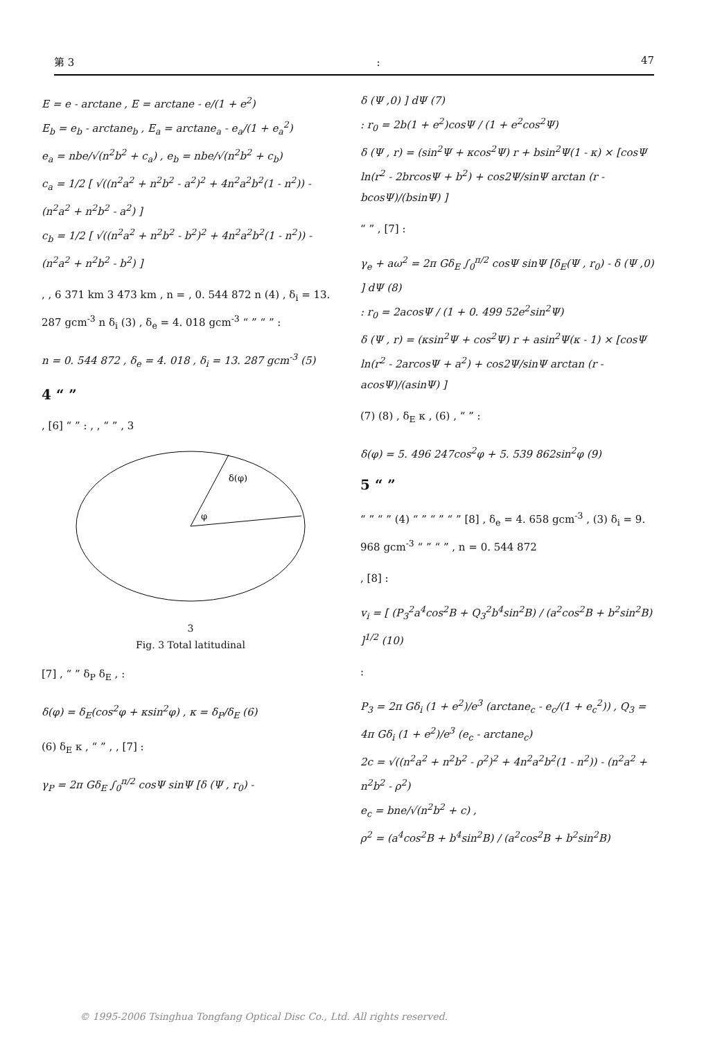第 3　　　　: 47
E = e - arctane , E = arctane - e/(1 + e<sup>2</sup>)
E<sub>b</sub> = e<sub>b</sub> - arctane<sub>b</sub> , E<sub>a</sub> = arctane<sub>a</sub> - e<sub>a</sub>/(1 + e<sub>a</sub><sup>2</sup>)
e<sub>a</sub> = nbe/√(n<sup>2</sup>b<sup>2</sup> + c<sub>a</sub>) , e<sub>b</sub> = nbe/√(n<sup>2</sup>b<sup>2</sup> + c<sub>b</sub>)
c<sub>a</sub> = 1/2 [ √((n<sup>2</sup>a<sup>2</sup> + n<sup>2</sup>b<sup>2</sup> - a<sup>2</sup>)<sup>2</sup> + 4n<sup>2</sup>a<sup>2</sup>b<sup>2</sup>(1 - n<sup>2</sup>)) - (n<sup>2</sup>a<sup>2</sup> + n<sup>2</sup>b<sup>2</sup> - a<sup>2</sup>) ]
c<sub>b</sub> = 1/2 [ √((n<sup>2</sup>a<sup>2</sup> + n<sup>2</sup>b<sup>2</sup> - b<sup>2</sup>)<sup>2</sup> + 4n<sup>2</sup>a<sup>2</sup>b<sup>2</sup>(1 - n<sup>2</sup>)) - (n<sup>2</sup>a<sup>2</sup> + n<sup>2</sup>b<sup>2</sup> - b<sup>2</sup>) ]
, , 6 371 km 3 473 km , n = , 0. 544 872 n (4) , δ<sub>i</sub> = 13. 287 gcm<sup>-3</sup> n δ<sub>i</sub> (3) , δ<sub>e</sub> = 4. 018 gcm<sup>-3</sup> “ ” “ ” :
n = 0. 544 872 , δ<sub>e</sub> = 4. 018 , δ<sub>i</sub> = 13. 287 gcm<sup>-3</sup> (5)
4 “ ”
, [6] “ ” : , , “ ” , 3
δ(φ)
φ
3
Fig. 3 Total latitudinal
[7] , “ ” δ<sub>P</sub> δ<sub>E</sub> , :
δ(φ) = δ<sub>E</sub>(cos<sup>2</sup>φ + κsin<sup>2</sup>φ) , κ = δ<sub>P</sub>/δ<sub>E</sub> (6)
(6) δ<sub>E</sub> κ , “ ” , , [7] :
γ<sub>P</sub> = 2π Gδ<sub>E</sub> ∫<sub>0</sub><sup>π/2</sup> cosΨ sinΨ [δ (Ψ , r<sub>0</sub>) -
δ (Ψ ,0) ] dΨ (7)
: r<sub>0</sub> = 2b(1 + e<sup>2</sup>)cosΨ / (1 + e<sup>2</sup>cos<sup>2</sup>Ψ)
δ (Ψ , r) = (sin<sup>2</sup>Ψ + κcos<sup>2</sup>Ψ) r + bsin<sup>2</sup>Ψ(1 - κ) × [cosΨ ln(r<sup>2</sup> - 2brcosΨ + b<sup>2</sup>) + cos2Ψ/sinΨ arctan (r - bcosΨ)/(bsinΨ) ]
“ ” , [7] :
γ<sub>e</sub> + aω<sup>2</sup> = 2π Gδ<sub>E</sub> ∫<sub>0</sub><sup>π/2</sup> cosΨ sinΨ [δ<sub>E</sub>(Ψ , r<sub>0</sub>) - δ (Ψ ,0) ] dΨ (8)
: r<sub>0</sub> = 2acosΨ / (1 + 0. 499 52e<sup>2</sup>sin<sup>2</sup>Ψ)
δ (Ψ , r) = (κsin<sup>2</sup>Ψ + cos<sup>2</sup>Ψ) r + asin<sup>2</sup>Ψ(κ - 1) × [cosΨ ln(r<sup>2</sup> - 2arcosΨ + a<sup>2</sup>) + cos2Ψ/sinΨ arctan (r - acosΨ)/(asinΨ) ]
(7) (8) , δ<sub>E</sub> κ , (6) , “ ” :
δ(φ) = 5. 496 247cos<sup>2</sup>φ + 5. 539 862sin<sup>2</sup>φ (9)
5 “ ”
“ ” “ ” (4) “ ” “ ” “ ” [8] , δ<sub>e</sub> = 4. 658 gcm<sup>-3</sup> , (3) δ<sub>i</sub> = 9. 968 gcm<sup>-3</sup> “ ” “ ” , n = 0. 544 872
, [8] :
v<sub>i</sub> = [ (P<sub>3</sub><sup>2</sup>a<sup>4</sup>cos<sup>2</sup>B + Q<sub>3</sub><sup>2</sup>b<sup>4</sup>sin<sup>2</sup>B) / (a<sup>2</sup>cos<sup>2</sup>B + b<sup>2</sup>sin<sup>2</sup>B) ]<sup>1/2</sup> (10)
:
P<sub>3</sub> = 2π Gδ<sub>i</sub> (1 + e<sup>2</sup>)/e<sup>3</sup> (arctane<sub>c</sub> - e<sub>c</sub>/(1 + e<sub>c</sub><sup>2</sup>)) , Q<sub>3</sub> = 4π Gδ<sub>i</sub> (1 + e<sup>2</sup>)/e<sup>3</sup> (e<sub>c</sub> - arctane<sub>c</sub>)
2c = √((n<sup>2</sup>a<sup>2</sup> + n<sup>2</sup>b<sup>2</sup> - ρ<sup>2</sup>)<sup>2</sup> + 4n<sup>2</sup>a<sup>2</sup>b<sup>2</sup>(1 - n<sup>2</sup>)) - (n<sup>2</sup>a<sup>2</sup> + n<sup>2</sup>b<sup>2</sup> - ρ<sup>2</sup>)
e<sub>c</sub> = bne/√(n<sup>2</sup>b<sup>2</sup> + c) ,
ρ<sup>2</sup> = (a<sup>4</sup>cos<sup>2</sup>B + b<sup>4</sup>sin<sup>2</sup>B) / (a<sup>2</sup>cos<sup>2</sup>B + b<sup>2</sup>sin<sup>2</sup>B)
© 1995-2006 Tsinghua Tongfang Optical Disc Co., Ltd. All rights reserved.